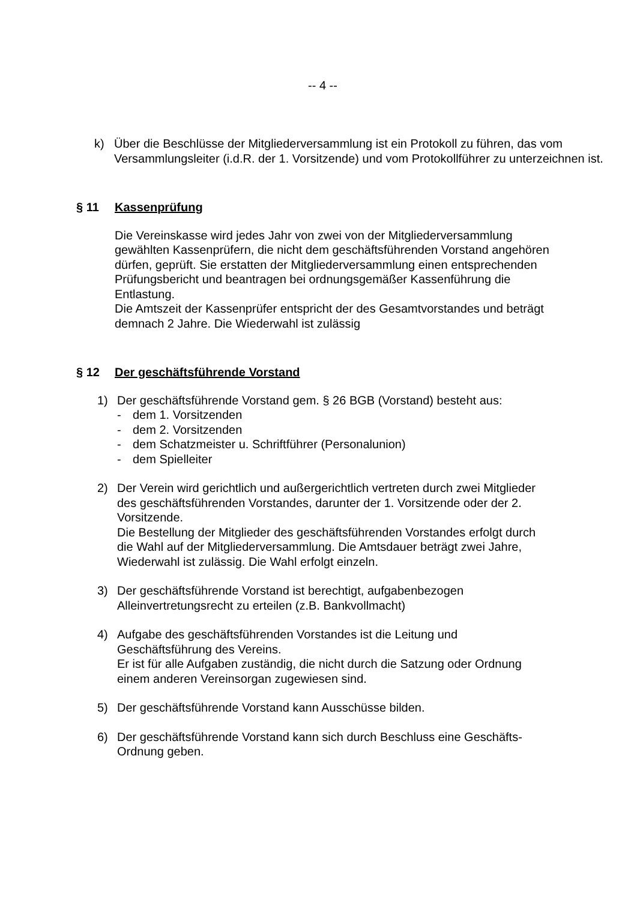-- 4 --
k) Über die Beschlüsse der Mitgliederversammlung ist ein Protokoll zu führen, das vom Versammlungsleiter (i.d.R. der 1. Vorsitzende) und vom Protokollführer zu unterzeichnen ist.
§ 11 Kassenprüfung
Die Vereinskasse wird jedes Jahr von zwei von der Mitgliederversammlung gewählten Kassenprüfern, die nicht dem geschäftsführenden Vorstand angehören dürfen, geprüft. Sie erstatten der Mitgliederversammlung einen entsprechenden Prüfungsbericht und beantragen bei ordnungsgemäßer Kassenführung die Entlastung.
Die Amtszeit der Kassenprüfer entspricht der des Gesamtvorstandes und beträgt demnach 2 Jahre. Die Wiederwahl ist zulässig
§ 12 Der geschäftsführende Vorstand
1) Der geschäftsführende Vorstand gem. § 26 BGB (Vorstand) besteht aus:
- dem 1. Vorsitzenden
- dem 2. Vorsitzenden
- dem Schatzmeister u. Schriftführer (Personalunion)
- dem Spielleiter
2) Der Verein wird gerichtlich und außergerichtlich vertreten durch zwei Mitglieder des geschäftsführenden Vorstandes, darunter der 1. Vorsitzende oder der 2. Vorsitzende.
Die Bestellung der Mitglieder des geschäftsführenden Vorstandes erfolgt durch die Wahl auf der Mitgliederversammlung. Die Amtsdauer beträgt zwei Jahre, Wiederwahl ist zulässig. Die Wahl erfolgt einzeln.
3) Der geschäftsführende Vorstand ist berechtigt, aufgabenbezogen Alleinvertretungsrecht zu erteilen (z.B. Bankvollmacht)
4) Aufgabe des geschäftsführenden Vorstandes ist die Leitung und Geschäftsführung des Vereins.
Er ist für alle Aufgaben zuständig, die nicht durch die Satzung oder Ordnung einem anderen Vereinsorgan zugewiesen sind.
5) Der geschäftsführende Vorstand kann Ausschüsse bilden.
6) Der geschäftsführende Vorstand kann sich durch Beschluss eine Geschäfts-Ordnung geben.